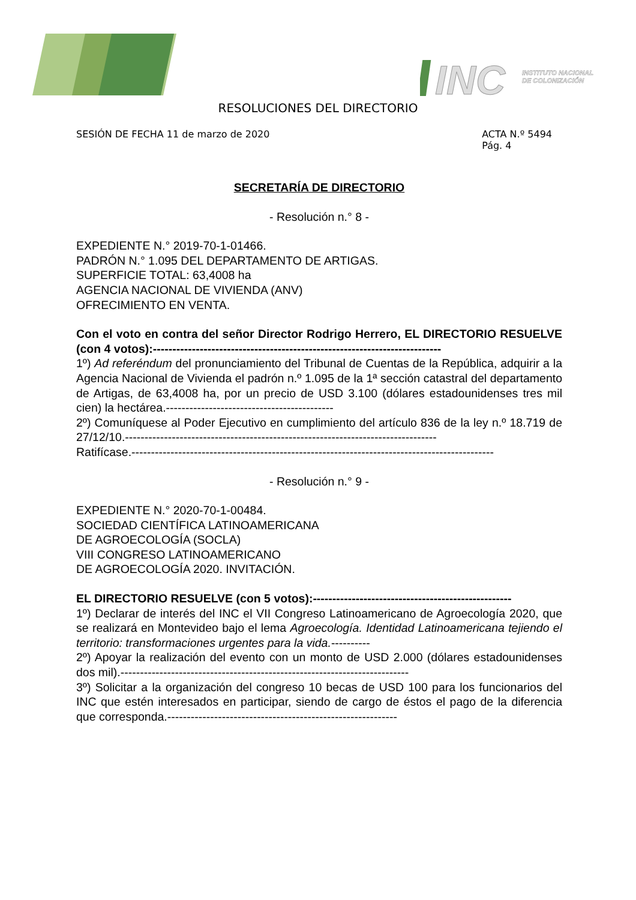INC
INSTITUTO NACIONAL
DE COLONIZACIÓN
RESOLUCIONES DEL DIRECTORIO
SESIÓN DE FECHA 11 de marzo de 2020
ACTA N.º 5494
Pág. 4
SECRETARÍA DE DIRECTORIO
- Resolución n.° 8 -
EXPEDIENTE N.° 2019-70-1-01466.
PADRÓN N.° 1.095 DEL DEPARTAMENTO DE ARTIGAS.
SUPERFICIE TOTAL: 63,4008 ha
AGENCIA NACIONAL DE VIVIENDA (ANV)
OFRECIMIENTO EN VENTA.
Con el voto en contra del señor Director Rodrigo Herrero, EL DIRECTORIO RESUELVE (con 4 votos):--------------------------------------------------------------------------
1º) Ad referéndum del pronunciamiento del Tribunal de Cuentas de la República, adquirir a la Agencia Nacional de Vivienda el padrón n.º 1.095 de la 1ª sección catastral del departamento de Artigas, de 63,4008 ha, por un precio de USD 3.100 (dólares estadounidenses tres mil cien) la hectárea.-------------------------------------------
2º) Comuníquese al Poder Ejecutivo en cumplimiento del artículo 836 de la ley n.º 18.719 de 27/12/10.--------------------------------------------------------------------------------
Ratifícase.---------------------------------------------------------------------------------------------
- Resolución n.° 9 -
EXPEDIENTE N.° 2020-70-1-00484.
SOCIEDAD CIENTÍFICA LATINOAMERICANA
DE AGROECOLOGÍA (SOCLA)
VIII CONGRESO LATINOAMERICANO
DE AGROECOLOGÍA 2020. INVITACIÓN.
EL DIRECTORIO RESUELVE (con 5 votos):---------------------------------------------------
1º) Declarar de interés del INC el VII Congreso Latinoamericano de Agroecología 2020, que se realizará en Montevideo bajo el lema Agroecología. Identidad Latinoamericana tejiendo el territorio: transformaciones urgentes para la vida.----------
2º) Apoyar la realización del evento con un monto de USD 2.000 (dólares estadounidenses dos mil).--------------------------------------------------------------------------
3º) Solicitar a la organización del congreso 10 becas de USD 100 para los funcionarios del INC que estén interesados en participar, siendo de cargo de éstos el pago de la diferencia que corresponda.-----------------------------------------------------------